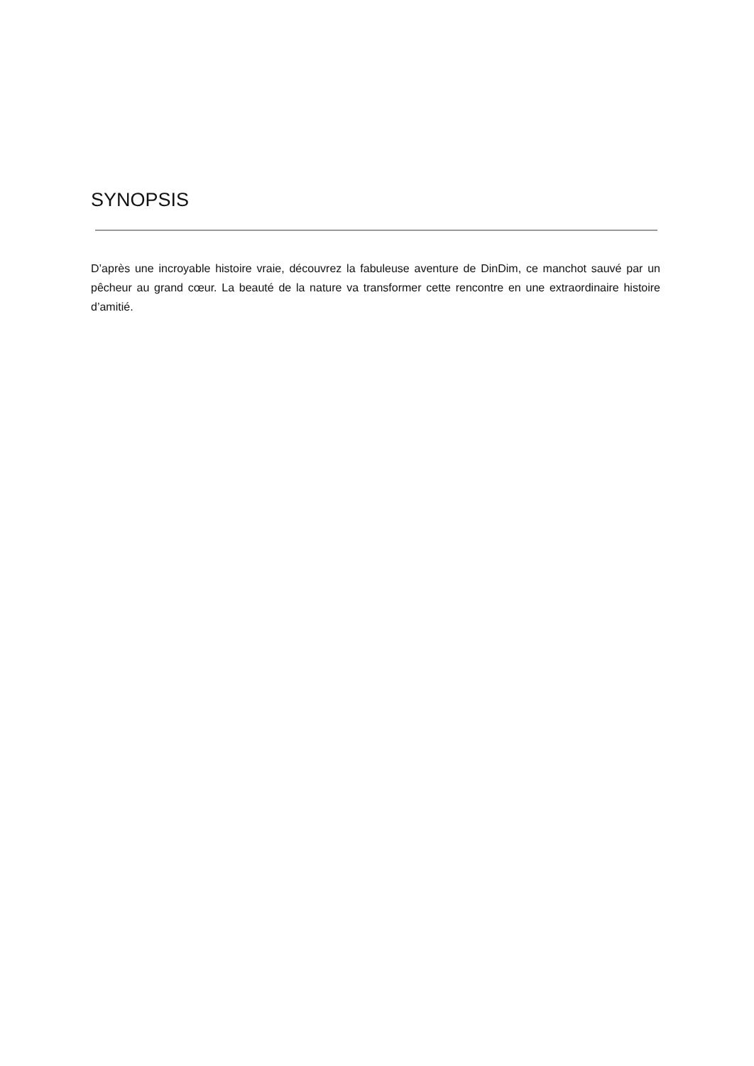SYNOPSIS
D’après une incroyable histoire vraie, découvrez la fabuleuse aventure de DinDim, ce manchot sauvé par un pêcheur au grand cœur. La beauté de la nature va transformer cette rencontre en une extraordinaire histoire d’amitié.